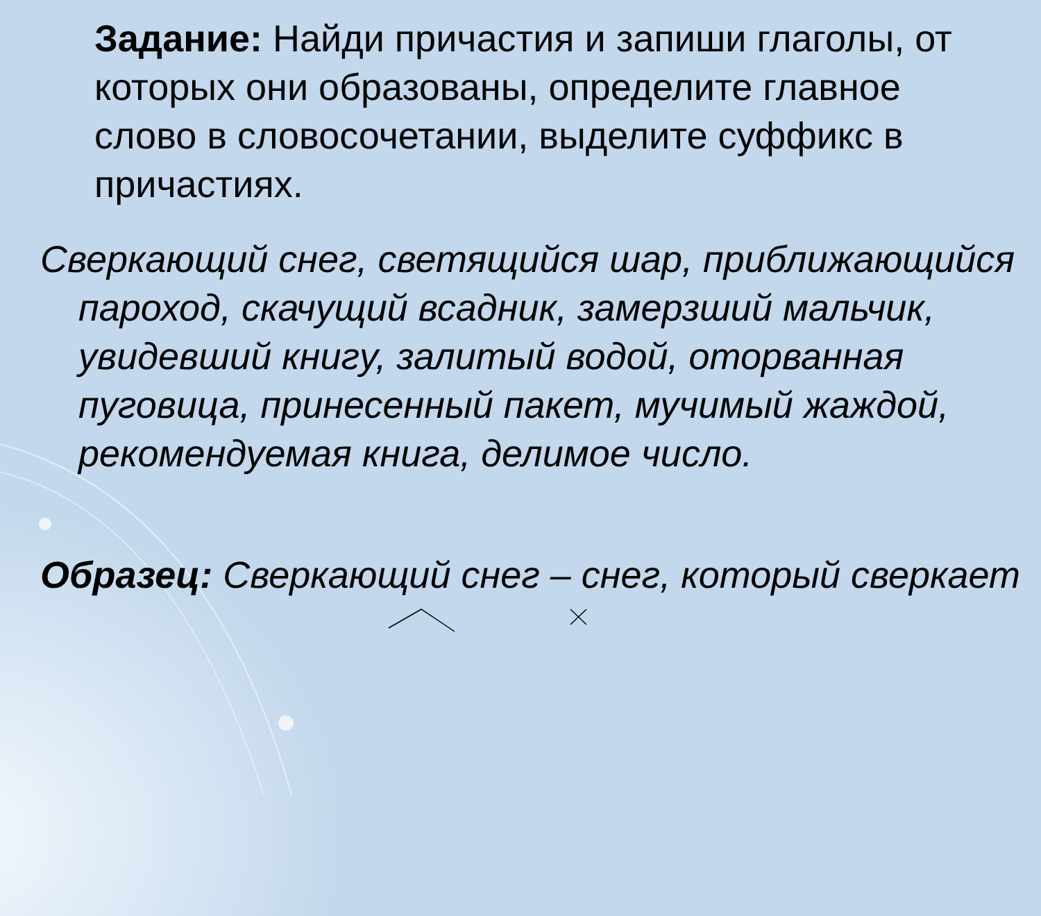Задание: Найди причастия и запиши глаголы, от которых они образованы, определите главное слово в словосочетании, выделите суффикс в причастиях.
Сверкающий снег, светящийся шар, приближающийся пароход, скачущий всадник, замерзший мальчик, увидевший книгу, залитый водой, оторванная пуговица, принесенный пакет, мучимый жаждой, рекомендуемая книга, делимое число.
Образец: Сверкающий снег – снег, который сверкает